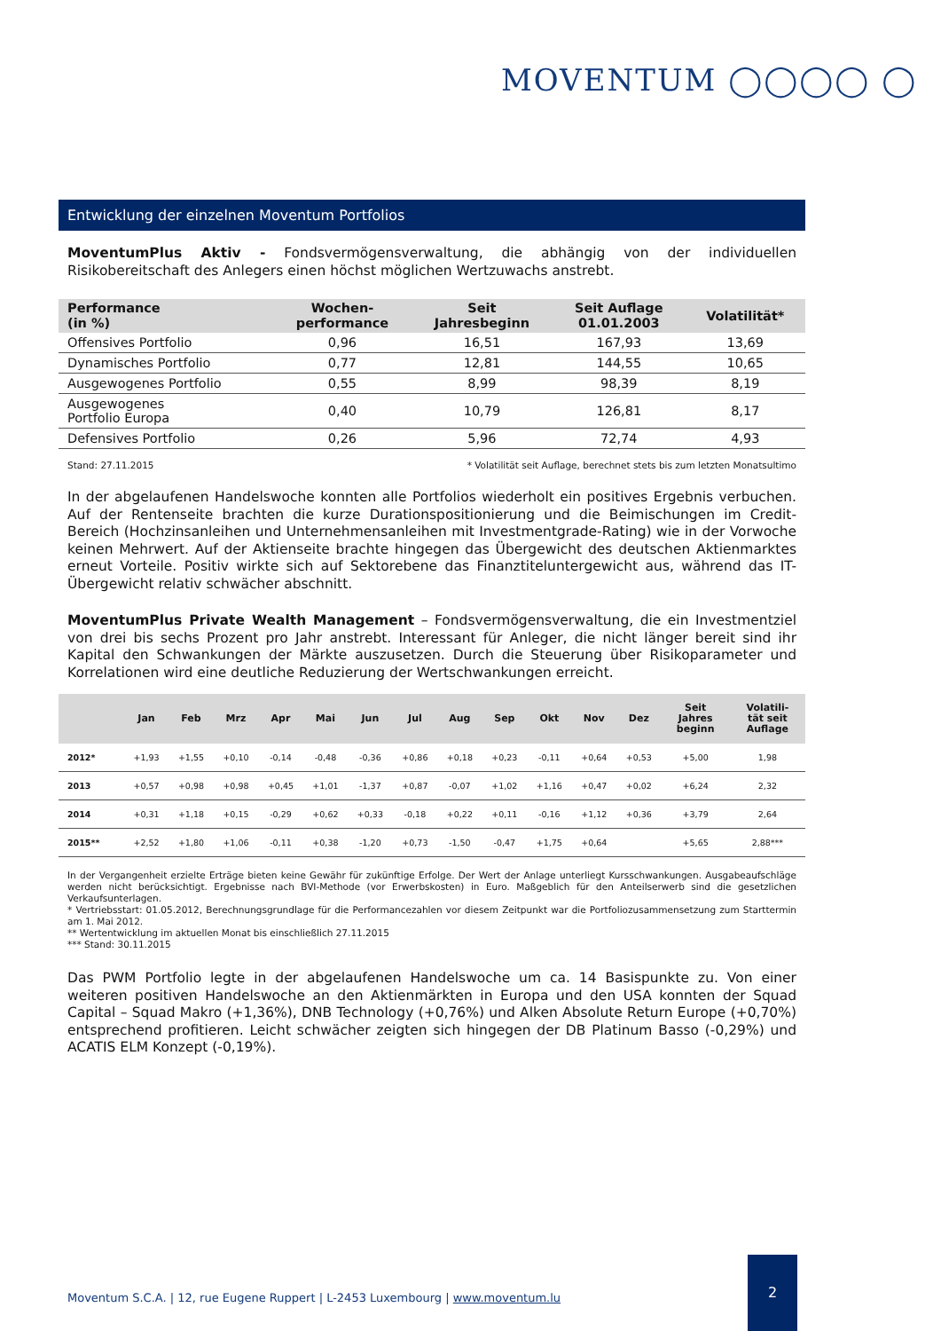MOVENTUM ◯◯◯◯ ◯
Entwicklung der einzelnen Moventum Portfolios
MoventumPlus Aktiv - Fondsvermögensverwaltung, die abhängig von der individuellen Risikobereitschaft des Anlegers einen höchst möglichen Wertzuwachs anstrebt.
| Performance (in %) | Wochen- performance | Seit Jahresbeginn | Seit Auflage 01.01.2003 | Volatilität* |
| --- | --- | --- | --- | --- |
| Offensives Portfolio | 0,96 | 16,51 | 167,93 | 13,69 |
| Dynamisches Portfolio | 0,77 | 12,81 | 144,55 | 10,65 |
| Ausgewogenes Portfolio | 0,55 | 8,99 | 98,39 | 8,19 |
| Ausgewogenes Portfolio Europa | 0,40 | 10,79 | 126,81 | 8,17 |
| Defensives Portfolio | 0,26 | 5,96 | 72,74 | 4,93 |
Stand: 27.11.2015 * Volatilität seit Auflage, berechnet stets bis zum letzten Monatsultimo
In der abgelaufenen Handelswoche konnten alle Portfolios wiederholt ein positives Ergebnis verbuchen. Auf der Rentenseite brachten die kurze Durationspositionierung und die Beimischungen im Credit-Bereich (Hochzinsanleihen und Unternehmensanleihen mit Investmentgrade-Rating) wie in der Vorwoche keinen Mehrwert. Auf der Aktienseite brachte hingegen das Übergewicht des deutschen Aktienmarktes erneut Vorteile. Positiv wirkte sich auf Sektorebene das Finanztiteluntergewicht aus, während das IT-Übergewicht relativ schwächer abschnitt.
MoventumPlus Private Wealth Management – Fondsvermögensverwaltung, die ein Investmentziel von drei bis sechs Prozent pro Jahr anstrebt. Interessant für Anleger, die nicht länger bereit sind ihr Kapital den Schwankungen der Märkte auszusetzen. Durch die Steuerung über Risikoparameter und Korrelationen wird eine deutliche Reduzierung der Wertschwankungen erreicht.
| | Jan | Feb | Mrz | Apr | Mai | Jun | Jul | Aug | Sep | Okt | Nov | Dez | Seit Jahres beginn | Volatili- tät seit Auflage |
| --- | --- | --- | --- | --- | --- | --- | --- | --- | --- | --- | --- | --- | --- | --- |
| 2012* | +1,93 | +1,55 | +0,10 | -0,14 | -0,48 | -0,36 | +0,86 | +0,18 | +0,23 | -0,11 | +0,64 | +0,53 | +5,00 | 1,98 |
| 2013 | +0,57 | +0,98 | +0,98 | +0,45 | +1,01 | -1,37 | +0,87 | -0,07 | +1,02 | +1,16 | +0,47 | +0,02 | +6,24 | 2,32 |
| 2014 | +0,31 | +1,18 | +0,15 | -0,29 | +0,62 | +0,33 | -0,18 | +0,22 | +0,11 | -0,16 | +1,12 | +0,36 | +3,79 | 2,64 |
| 2015** | +2,52 | +1,80 | +1,06 | -0,11 | +0,38 | -1,20 | +0,73 | -1,50 | -0,47 | +1,75 | +0,64 | | +5,65 | 2,88*** |
In der Vergangenheit erzielte Erträge bieten keine Gewähr für zukünftige Erfolge. Der Wert der Anlage unterliegt Kursschwankungen. Ausgabeaufschläge werden nicht berücksichtigt. Ergebnisse nach BVI-Methode (vor Erwerbskosten) in Euro. Maßgeblich für den Anteilserwerb sind die gesetzlichen Verkaufsunterlagen.
* Vertriebsstart: 01.05.2012, Berechnungsgrundlage für die Performancezahlen vor diesem Zeitpunkt war die Portfoliozusammensetzung zum Starttermin am 1. Mai 2012.
** Wertentwicklung im aktuellen Monat bis einschließlich 27.11.2015
*** Stand: 30.11.2015
Das PWM Portfolio legte in der abgelaufenen Handelswoche um ca. 14 Basispunkte zu. Von einer weiteren positiven Handelswoche an den Aktienmärkten in Europa und den USA konnten der Squad Capital – Squad Makro (+1,36%), DNB Technology (+0,76%) und Alken Absolute Return Europe (+0,70%) entsprechend profitieren. Leicht schwächer zeigten sich hingegen der DB Platinum Basso (-0,29%) und ACATIS ELM Konzept (-0,19%).
Moventum S.C.A. | 12, rue Eugene Ruppert | L-2453 Luxembourg | www.moventum.lu
2